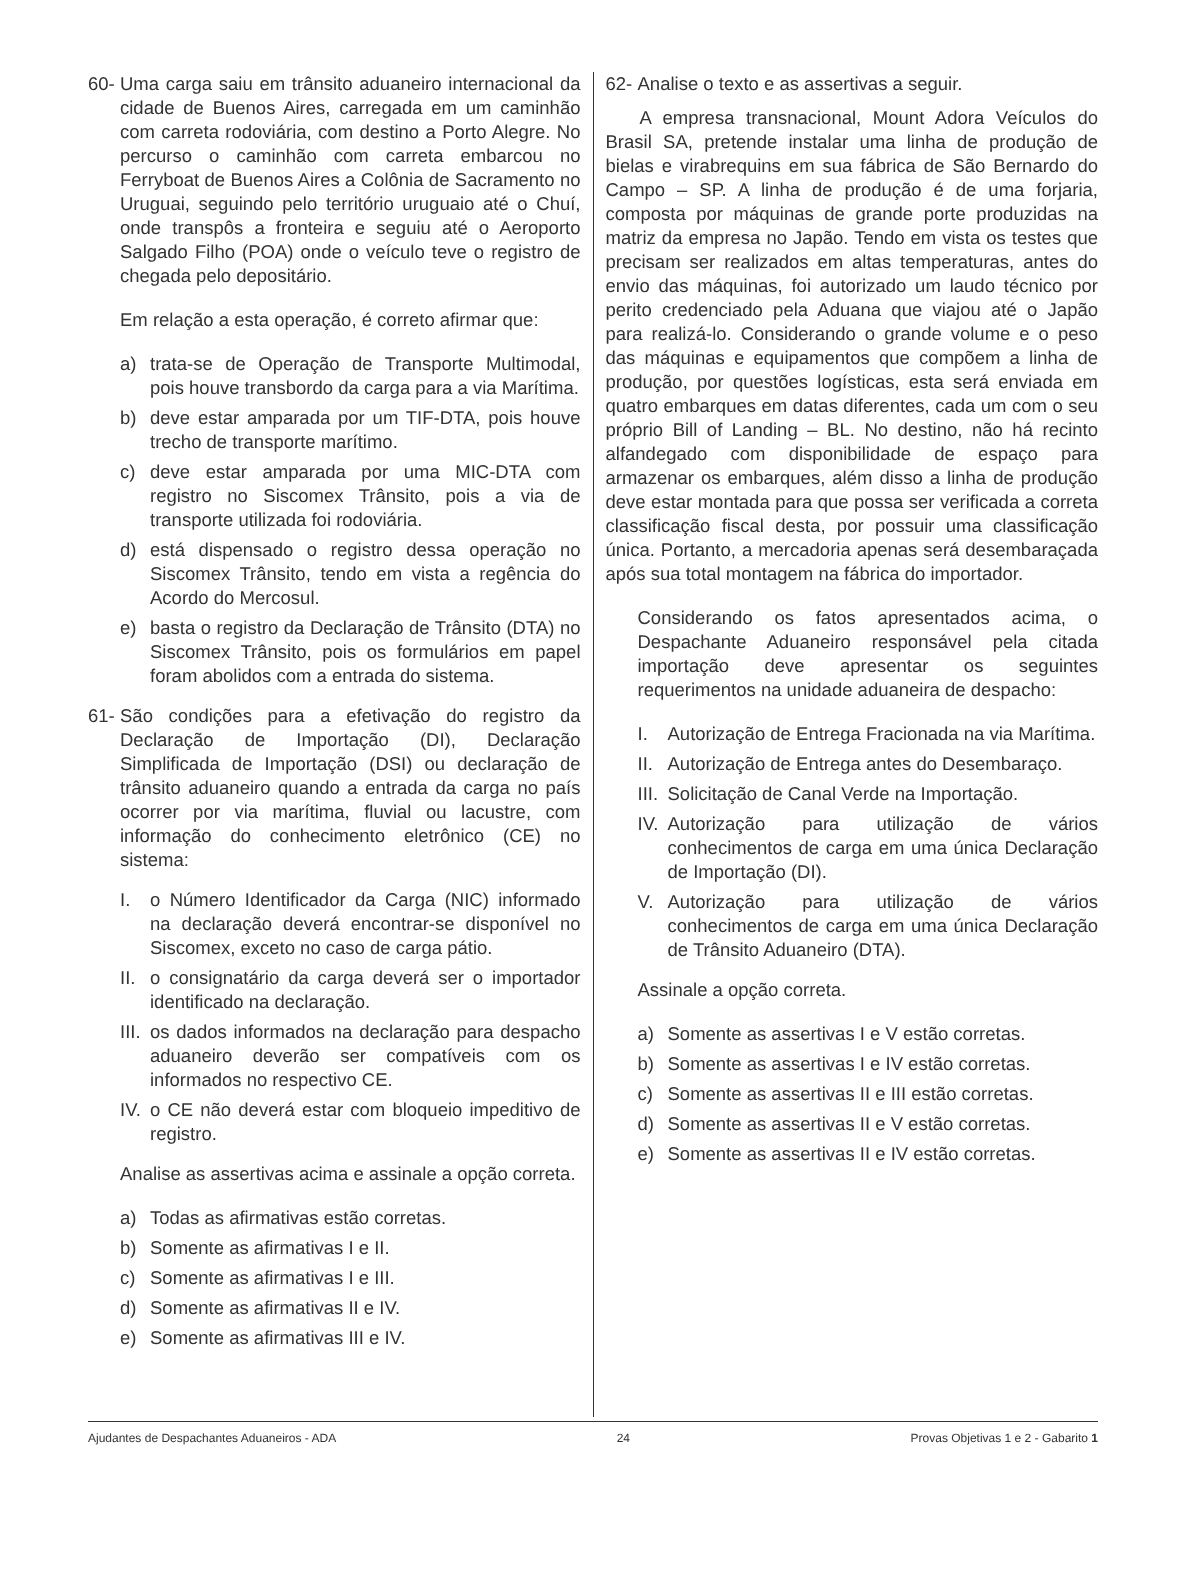60- Uma carga saiu em trânsito aduaneiro internacional da cidade de Buenos Aires, carregada em um caminhão com carreta rodoviária, com destino a Porto Alegre. No percurso o caminhão com carreta embarcou no Ferryboat de Buenos Aires a Colônia de Sacramento no Uruguai, seguindo pelo território uruguaio até o Chuí, onde transpôs a fronteira e seguiu até o Aeroporto Salgado Filho (POA) onde o veículo teve o registro de chegada pelo depositário.
Em relação a esta operação, é correto afirmar que:
a) trata-se de Operação de Transporte Multimodal, pois houve transbordo da carga para a via Marítima.
b) deve estar amparada por um TIF-DTA, pois houve trecho de transporte marítimo.
c) deve estar amparada por uma MIC-DTA com registro no Siscomex Trânsito, pois a via de transporte utilizada foi rodoviária.
d) está dispensado o registro dessa operação no Siscomex Trânsito, tendo em vista a regência do Acordo do Mercosul.
e) basta o registro da Declaração de Trânsito (DTA) no Siscomex Trânsito, pois os formulários em papel foram abolidos com a entrada do sistema.
61- São condições para a efetivação do registro da Declaração de Importação (DI), Declaração Simplificada de Importação (DSI) ou declaração de trânsito aduaneiro quando a entrada da carga no país ocorrer por via marítima, fluvial ou lacustre, com informação do conhecimento eletrônico (CE) no sistema:
I. o Número Identificador da Carga (NIC) informado na declaração deverá encontrar-se disponível no Siscomex, exceto no caso de carga pátio.
II. o consignatário da carga deverá ser o importador identificado na declaração.
III. os dados informados na declaração para despacho aduaneiro deverão ser compatíveis com os informados no respectivo CE.
IV. o CE não deverá estar com bloqueio impeditivo de registro.
Analise as assertivas acima e assinale a opção correta.
a) Todas as afirmativas estão corretas.
b) Somente as afirmativas I e II.
c) Somente as afirmativas I e III.
d) Somente as afirmativas II e IV.
e) Somente as afirmativas III e IV.
62- Analise o texto e as assertivas a seguir.
A empresa transnacional, Mount Adora Veículos do Brasil SA, pretende instalar uma linha de produção de bielas e virabrequins em sua fábrica de São Bernardo do Campo – SP. A linha de produção é de uma forjaria, composta por máquinas de grande porte produzidas na matriz da empresa no Japão. Tendo em vista os testes que precisam ser realizados em altas temperaturas, antes do envio das máquinas, foi autorizado um laudo técnico por perito credenciado pela Aduana que viajou até o Japão para realizá-lo. Considerando o grande volume e o peso das máquinas e equipamentos que compõem a linha de produção, por questões logísticas, esta será enviada em quatro embarques em datas diferentes, cada um com o seu próprio Bill of Landing – BL. No destino, não há recinto alfandegado com disponibilidade de espaço para armazenar os embarques, além disso a linha de produção deve estar montada para que possa ser verificada a correta classificação fiscal desta, por possuir uma classificação única. Portanto, a mercadoria apenas será desembaraçada após sua total montagem na fábrica do importador.
Considerando os fatos apresentados acima, o Despachante Aduaneiro responsável pela citada importação deve apresentar os seguintes requerimentos na unidade aduaneira de despacho:
I. Autorização de Entrega Fracionada na via Marítima.
II. Autorização de Entrega antes do Desembaraço.
III. Solicitação de Canal Verde na Importação.
IV. Autorização para utilização de vários conhecimentos de carga em uma única Declaração de Importação (DI).
V. Autorização para utilização de vários conhecimentos de carga em uma única Declaração de Trânsito Aduaneiro (DTA).
Assinale a opção correta.
a) Somente as assertivas I e V estão corretas.
b) Somente as assertivas I e IV estão corretas.
c) Somente as assertivas II e III estão corretas.
d) Somente as assertivas II e V estão corretas.
e) Somente as assertivas II e IV estão corretas.
Ajudantes de Despachantes Aduaneiros - ADA 24 Provas Objetivas 1 e 2 - Gabarito 1